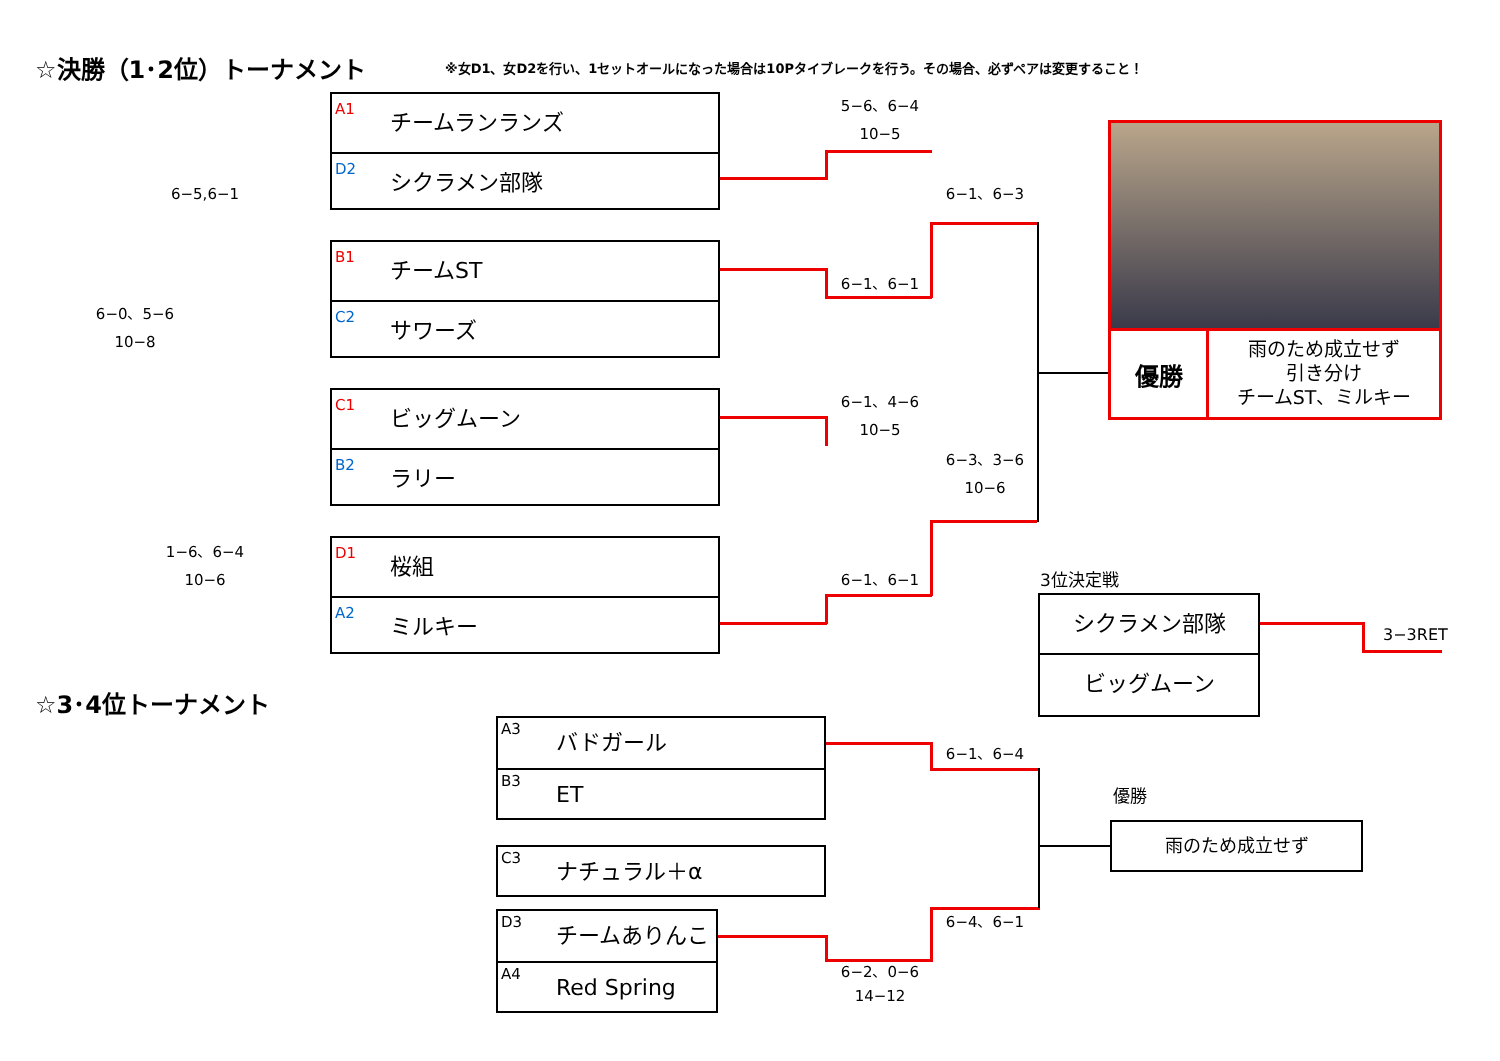☆決勝（1･2位）トーナメント
※女D1、女D2を行い、1セットオールになった場合は10Pタイブレークを行う。その場合、必ずペアは変更すること！
A1
チームランランズ
D2
シクラメン部隊
B1
チームST
C2
サワーズ
C1
ビッグムーン
B2
ラリー
D1
桜組
A2
ミルキー
5−6、6−4
10−5
6−1、6−1
6−1、4−6
10−5
6−1、6−1
6−1、6−3
6−3、3−6
10−6
6−5,6−1
6−0、5−6
10−8
1−6、6−4
10−6
優勝
雨のため成立せず
引き分け
チームST、ミルキー
3位決定戦
シクラメン部隊
ビッグムーン
3−3RET
☆3･4位トーナメント
A3
バドガール
B3
ET
C3
ナチュラル＋α
D3
チームありんこ
A4
Red Spring
6−1、6−4
6−4、6−1
6−2、0−6
14−12
優勝
雨のため成立せず